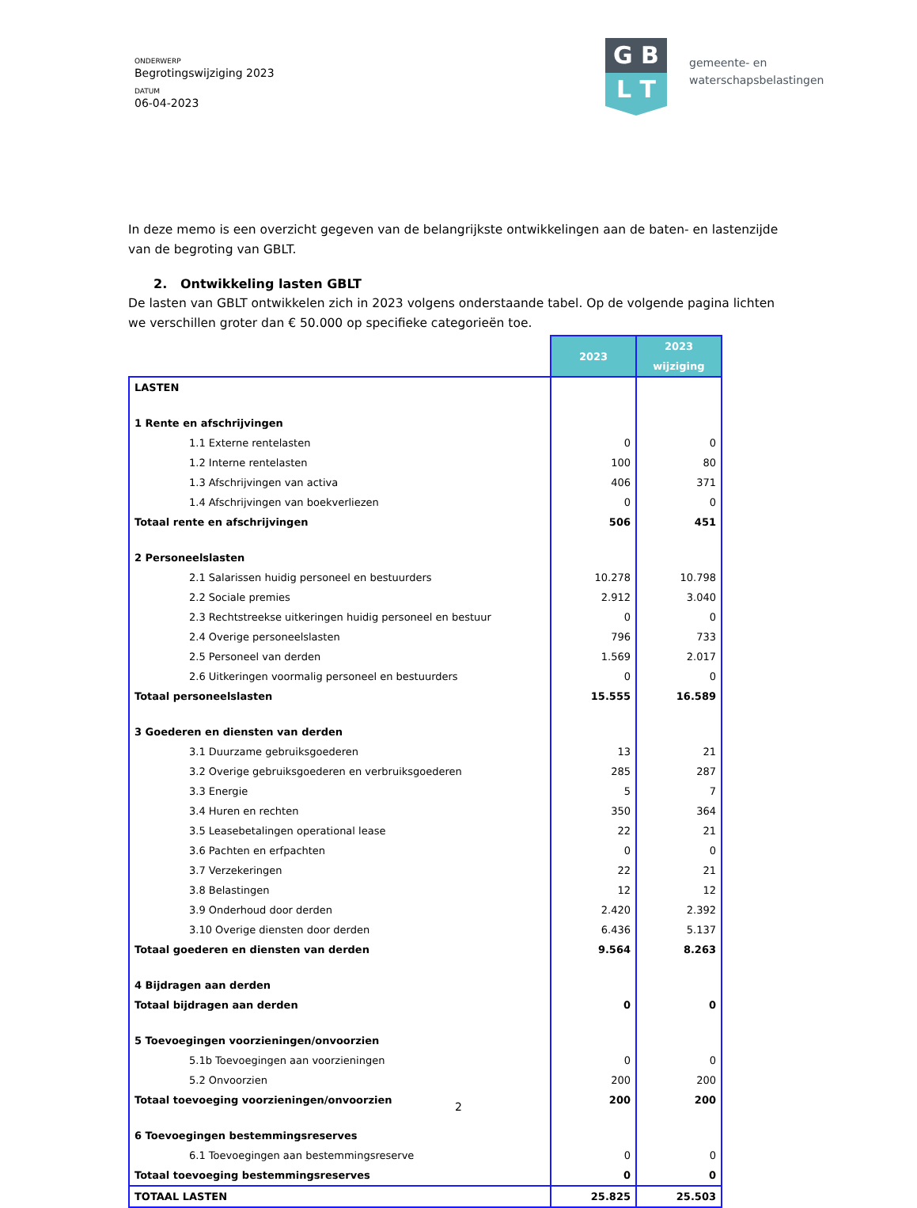ONDERWERP
Begrotingswijziging 2023
DATUM
06-04-2023
G B
L T
gemeente- en
waterschapsbelastingen
In deze memo is een overzicht gegeven van de belangrijkste ontwikkelingen aan de baten- en lastenzijde van de begroting van GBLT.
2. Ontwikkeling lasten GBLT
De lasten van GBLT ontwikkelen zich in 2023 volgens onderstaande tabel. Op de volgende pagina lichten we verschillen groter dan € 50.000 op specifieke categorieën toe.
| | 2023 | 2023 wijziging |
| LASTEN | | |
| 1 Rente en afschrijvingen | | |
| 1.1 Externe rentelasten | 0 | 0 |
| 1.2 Interne rentelasten | 100 | 80 |
| 1.3 Afschrijvingen van activa | 406 | 371 |
| 1.4 Afschrijvingen van boekverliezen | 0 | 0 |
| Totaal rente en afschrijvingen | 506 | 451 |
| 2 Personeelslasten | | |
| 2.1 Salarissen huidig personeel en bestuurders | 10.278 | 10.798 |
| 2.2 Sociale premies | 2.912 | 3.040 |
| 2.3 Rechtstreekse uitkeringen huidig personeel en bestuur | 0 | 0 |
| 2.4 Overige personeelslasten | 796 | 733 |
| 2.5 Personeel van derden | 1.569 | 2.017 |
| 2.6 Uitkeringen voormalig personeel en bestuurders | 0 | 0 |
| Totaal personeelslasten | 15.555 | 16.589 |
| 3 Goederen en diensten van derden | | |
| 3.1 Duurzame gebruiksgoederen | 13 | 21 |
| 3.2 Overige gebruiksgoederen en verbruiksgoederen | 285 | 287 |
| 3.3 Energie | 5 | 7 |
| 3.4 Huren en rechten | 350 | 364 |
| 3.5 Leasebetalingen operational lease | 22 | 21 |
| 3.6 Pachten en erfpachten | 0 | 0 |
| 3.7 Verzekeringen | 22 | 21 |
| 3.8 Belastingen | 12 | 12 |
| 3.9 Onderhoud door derden | 2.420 | 2.392 |
| 3.10 Overige diensten door derden | 6.436 | 5.137 |
| Totaal goederen en diensten van derden | 9.564 | 8.263 |
| 4 Bijdragen aan derden | | |
| Totaal bijdragen aan derden | 0 | 0 |
| 5 Toevoegingen voorzieningen/onvoorzien | | |
| 5.1b Toevoegingen aan voorzieningen | 0 | 0 |
| 5.2 Onvoorzien | 200 | 200 |
| Totaal toevoeging voorzieningen/onvoorzien | 200 | 200 |
| 6 Toevoegingen bestemmingsreserves | | |
| 6.1 Toevoegingen aan bestemmingsreserve | 0 | 0 |
| Totaal toevoeging bestemmingsreserves | 0 | 0 |
| TOTAAL LASTEN | 25.825 | 25.503 |
2